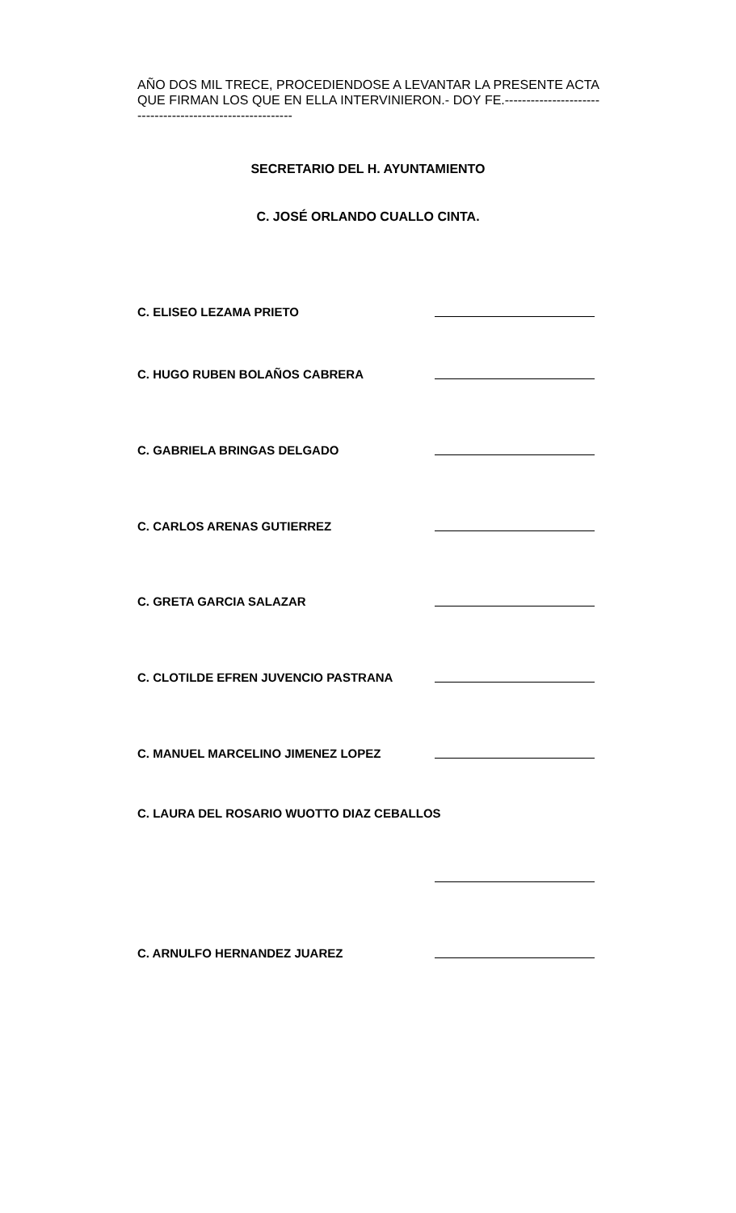AÑO DOS MIL TRECE, PROCEDIENDOSE A LEVANTAR LA PRESENTE ACTA QUE FIRMAN LOS QUE EN ELLA INTERVINIERON.- DOY FE.----------------------------------------------------------
SECRETARIO DEL H. AYUNTAMIENTO
C. JOSÉ ORLANDO CUALLO CINTA.
C. ELISEO LEZAMA PRIETO
C. HUGO RUBEN BOLAÑOS CABRERA
C. GABRIELA BRINGAS DELGADO
C. CARLOS ARENAS GUTIERREZ
C. GRETA GARCIA SALAZAR
C. CLOTILDE EFREN JUVENCIO PASTRANA
C. MANUEL MARCELINO JIMENEZ LOPEZ
C. LAURA DEL ROSARIO WUOTTO DIAZ CEBALLOS
C. ARNULFO HERNANDEZ JUAREZ